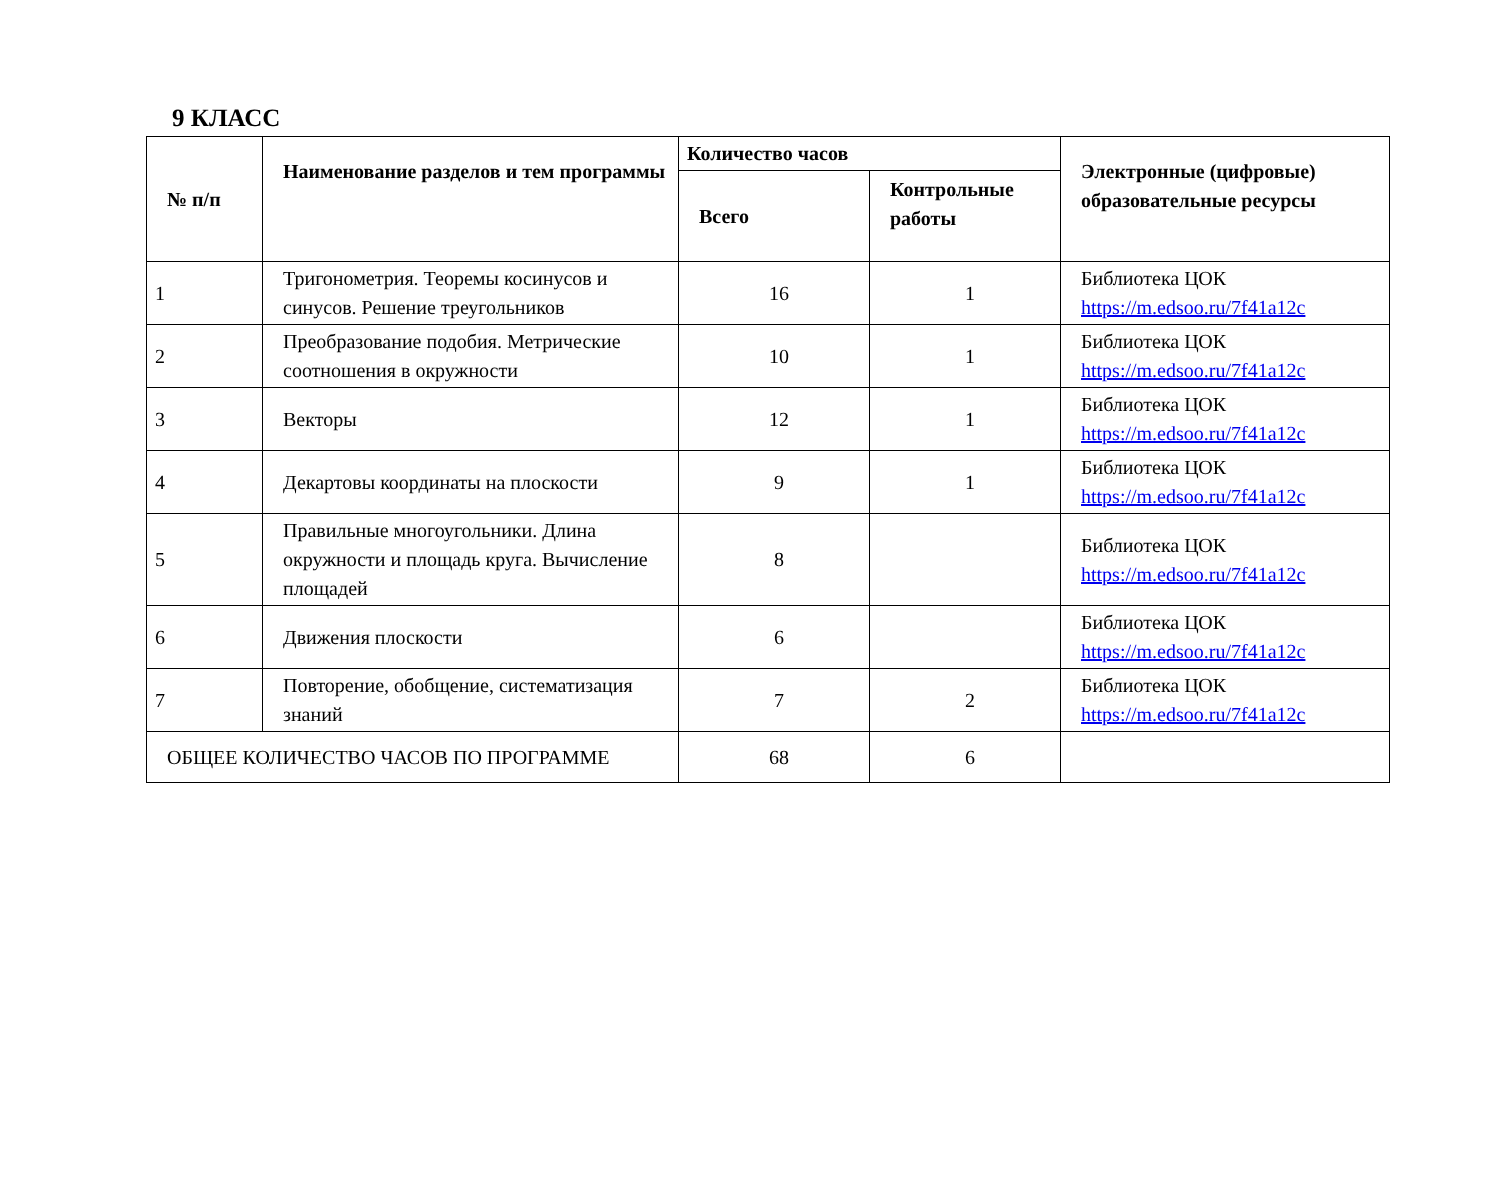9 КЛАСС
| № п/п | Наименование разделов и тем программы | Количество часов | | Электронные (цифровые) образовательные ресурсы |
| --- | --- | --- | --- | --- |
| | | Всего | Контрольные работы | |
| 1 | Тригонометрия. Теоремы косинусов и синусов. Решение треугольников | 16 | 1 | Библиотека ЦОК https://m.edsoo.ru/7f41a12c |
| 2 | Преобразование подобия. Метрические соотношения в окружности | 10 | 1 | Библиотека ЦОК https://m.edsoo.ru/7f41a12c |
| 3 | Векторы | 12 | 1 | Библиотека ЦОК https://m.edsoo.ru/7f41a12c |
| 4 | Декартовы координаты на плоскости | 9 | 1 | Библиотека ЦОК https://m.edsoo.ru/7f41a12c |
| 5 | Правильные многоугольники. Длина окружности и площадь круга. Вычисление площадей | 8 | | Библиотека ЦОК https://m.edsoo.ru/7f41a12c |
| 6 | Движения плоскости | 6 | | Библиотека ЦОК https://m.edsoo.ru/7f41a12c |
| 7 | Повторение, обобщение, систематизация знаний | 7 | 2 | Библиотека ЦОК https://m.edsoo.ru/7f41a12c |
| ОБЩЕЕ КОЛИЧЕСТВО ЧАСОВ ПО ПРОГРАММЕ | | 68 | 6 | |